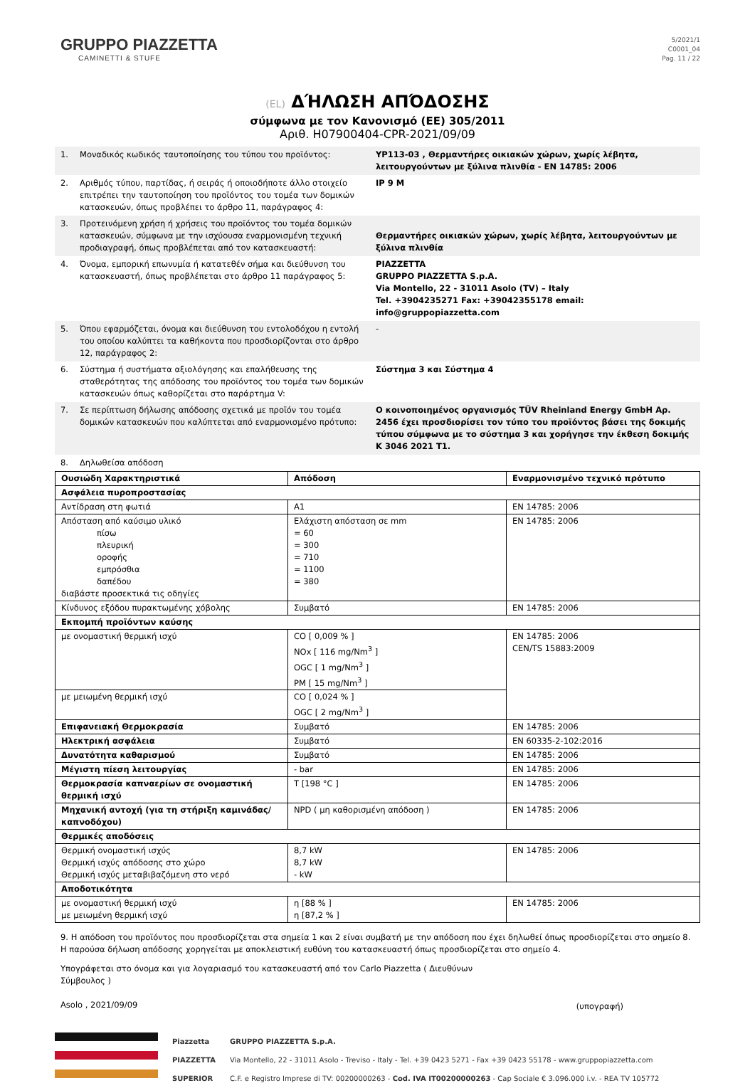GRUPPO PIAZZETTA
CAMINETTI & STUFE
5/2021/1
C0001_04
Pag. 11 / 22
(EL) ΔΉΛΩΣΗ ΑΠΌΔΟΣΗΣ
σύμφωνα με τον Κανονισμό (ΕΕ) 305/2011
Αριθ. H07900404-CPR-2021/09/09
| 1. | Μοναδικός κωδικός ταυτοποίησης του τύπου του προϊόντος: | YP113-03 , Θερμαντήρες οικιακών χώρων, χωρίς λέβητα, λειτουργούντων με ξύλινα πλινθία - EN 14785: 2006 |
| 2. | Αριθμός τύπου, παρτίδας, ή σειράς ή οποιοδήποτε άλλο στοιχείο επιτρέπει την ταυτοποίηση του προϊόντος του τομέα των δομικών κατασκευών, όπως προβλέπει το άρθρο 11, παράγραφος 4: | IP 9 M |
| 3. | Προτεινόμενη χρήση ή χρήσεις του προϊόντος του τομέα δομικών κατασκευών, σύμφωνα με την ισχύουσα εναρμονισμένη τεχνική προδιαγραφή, όπως προβλέπεται από τον κατασκευαστή: | Θερμαντήρες οικιακών χώρων, χωρίς λέβητα, λειτουργούντων με ξύλινα πλινθία |
| 4. | Όνομα, εμπορική επωνυμία ή κατατεθέν σήμα και διεύθυνση του κατασκευαστή, όπως προβλέπεται στο άρθρο 11 παράγραφος 5: | PIAZZETTA GRUPPO PIAZZETTA S.p.A. Via Montello, 22 - 31011 Asolo (TV) – Italy Tel. +3904235271 Fax: +39042355178 email: info@gruppopiazzetta.com |
| 5. | Όπου εφαρμόζεται, όνομα και διεύθυνση του εντολοδόχου η εντολή του οποίου καλύπτει τα καθήκοντα που προσδιορίζονται στο άρθρο 12, παράγραφος 2: | - |
| 6. | Σύστημα ή συστήματα αξιολόγησης και επαλήθευσης της σταθερότητας της απόδοσης του προϊόντος του τομέα των δομικών κατασκευών όπως καθορίζεται στο παράρτημα V: | Σύστημα 3 και Σύστημα 4 |
| 7. | Σε περίπτωση δήλωσης απόδοσης σχετικά με προϊόν του τομέα δομικών κατασκευών που καλύπτεται από εναρμονισμένο πρότυπο: | Ο κοινοποιημένος οργανισμός TÜV Rheinland Energy GmbH Αρ. 2456 έχει προσδιορίσει τον τύπο του προϊόντος βάσει της δοκιμής τύπου σύμφωνα με το σύστημα 3 και χορήγησε την έκθεση δοκιμής K 3046 2021 T1. |
| 8. | Δηλωθείσα απόδοση | |
| Ουσιώδη Χαρακτηριστικά | Απόδοση | Εναρμονισμένο τεχνικό πρότυπο |
| --- | --- | --- |
| Ασφάλεια πυροπροστασίας | | |
| Αντίδραση στη φωτιά | A1 | EN 14785: 2006 |
| Απόσταση από καύσιμο υλικό πίσω πλευρική οροφής εμπρόσθια δαπέδου διαβάστε προσεκτικά τις οδηγίες | Ελάχιστη απόσταση σε mm = 60 = 300 = 710 = 1100 = 380 | EN 14785: 2006 |
| Κίνδυνος εξόδου πυρακτωμένης χόβολης | Συμβατό | EN 14785: 2006 |
| Εκπομπή προϊόντων καύσης | | |
| με ονομαστική θερμική ισχύ | CO [ 0,009 % ] NOx [ 116 mg/Nm<sup>3</sup> ] OGC [ 1 mg/Nm<sup>3</sup> ] PM [ 15 mg/Nm<sup>3</sup> ] | EN 14785: 2006 CEN/TS 15883:2009 |
| με μειωμένη θερμική ισχύ | CO [ 0,024 % ] OGC [ 2 mg/Nm<sup>3</sup> ] | |
| Επιφανειακή Θερμοκρασία | Συμβατό | EN 14785: 2006 |
| Ηλεκτρική ασφάλεια | Συμβατό | EN 60335-2-102:2016 |
| Δυνατότητα καθαρισμού | Συμβατό | EN 14785: 2006 |
| Μέγιστη πίεση λειτουργίας | - bar | EN 14785: 2006 |
| Θερμοκρασία καπναερίων σε ονομαστική θερμική ισχύ | T [198 °C ] | EN 14785: 2006 |
| Μηχανική αντοχή (για τη στήριξη καμινάδας/καπνοδόχου) | NPD ( μη καθορισμένη απόδοση ) | EN 14785: 2006 |
| Θερμικές αποδόσεις | | |
| Θερμική ονομαστική ισχύς Θερμική ισχύς απόδοσης στο χώρο Θερμική ισχύς μεταβιβαζόμενη στο νερό | 8,7 kW 8,7 kW - kW | EN 14785: 2006 |
| Αποδοτικότητα | | |
| με ονομαστική θερμική ισχύ με μειωμένη θερμική ισχύ | η [88 % ] η [87,2 % ] | EN 14785: 2006 |
9. Η απόδοση του προϊόντος που προσδιορίζεται στα σημεία 1 και 2 είναι συμβατή με την απόδοση που έχει δηλωθεί όπως προσδιορίζεται στο σημείο 8.
Η παρούσα δήλωση απόδοσης χορηγείται με αποκλειστική ευθύνη του κατασκευαστή όπως προσδιορίζεται στο σημείο 4.
Υπογράφεται στο όνομα και για λογαριασμό του κατασκευαστή από τον Carlo Piazzetta ( Διευθύνων Σύμβουλος )
Asolo , 2021/09/09
(υπογραφή)
Piazzetta
PIAZZETTA
SUPERIOR
GRUPPO PIAZZETTA S.p.A.
Via Montello, 22 - 31011 Asolo - Treviso - Italy - Tel. +39 0423 5271 - Fax +39 0423 55178 - www.gruppopiazzetta.com
C.F. e Registro Imprese di TV: 00200000263 - Cod. IVA IT00200000263 - Cap Sociale € 3.096.000 i.v. - REA TV 105772